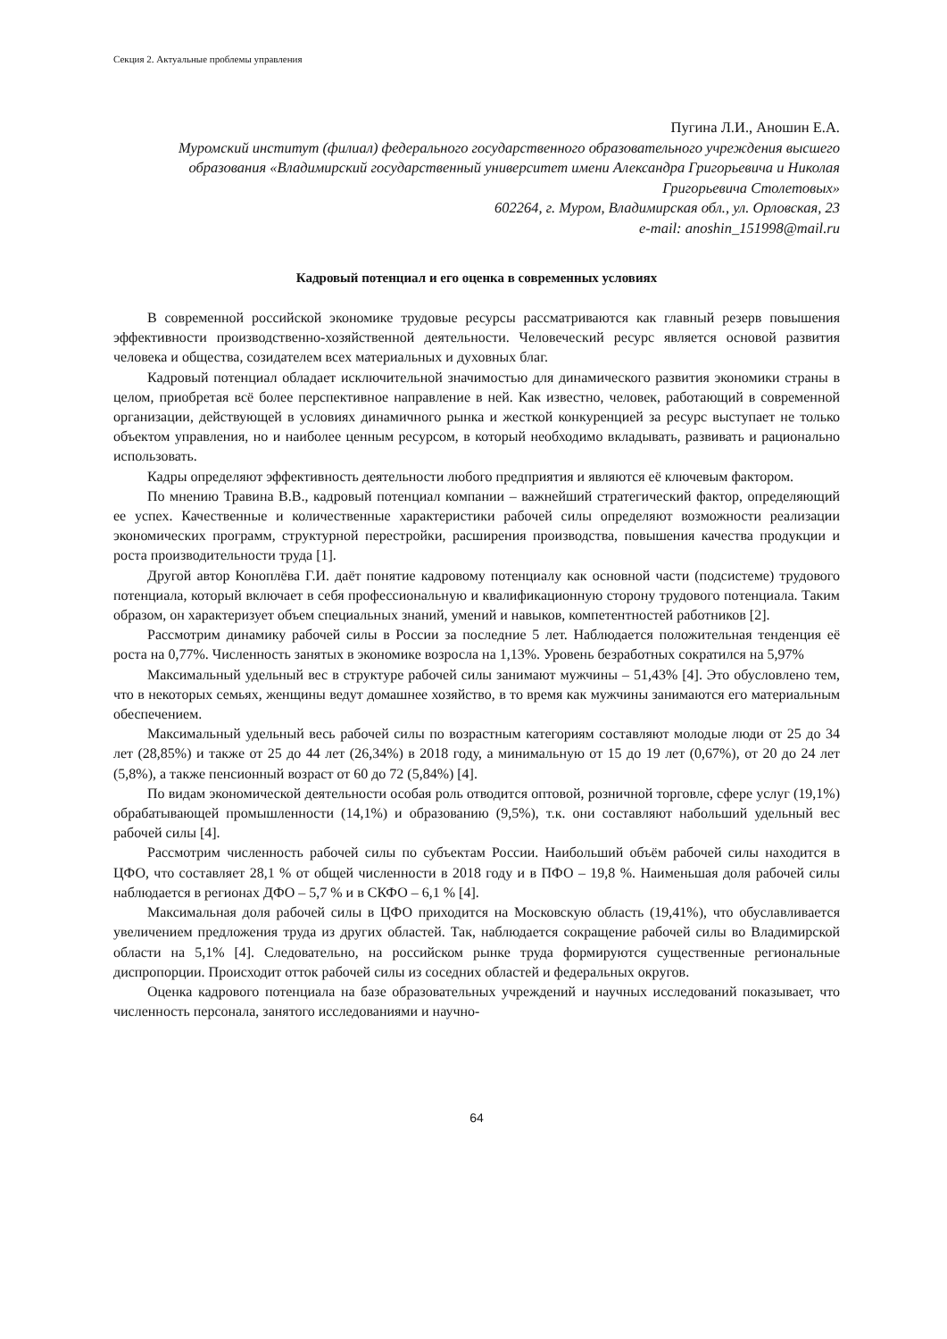Секция 2. Актуальные проблемы управления
Пугина Л.И., Аношин Е.А.
Муромский институт (филиал) федерального государственного образовательного учреждения высшего образования «Владимирский государственный университет имени Александра Григорьевича и Николая Григорьевича Столетовых»
602264, г. Муром, Владимирская обл., ул. Орловская, 23
e-mail: anoshin_151998@mail.ru
Кадровый потенциал и его оценка в современных условиях
В современной российской экономике трудовые ресурсы рассматриваются как главный резерв повышения эффективности производственно-хозяйственной деятельности. Человеческий ресурс является основой развития человека и общества, созидателем всех материальных и духовных благ.
Кадровый потенциал обладает исключительной значимостью для динамического развития экономики страны в целом, приобретая всё более перспективное направление в ней. Как известно, человек, работающий в современной организации, действующей в условиях динамичного рынка и жесткой конкуренцией за ресурс выступает не только объектом управления, но и наиболее ценным ресурсом, в который необходимо вкладывать, развивать и рационально использовать.
Кадры определяют эффективность деятельности любого предприятия и являются её ключевым фактором.
По мнению Травина В.В., кадровый потенциал компании – важнейший стратегический фактор, определяющий ее успех. Качественные и количественные характеристики рабочей силы определяют возможности реализации экономических программ, структурной перестройки, расширения производства, повышения качества продукции и роста производительности труда [1].
Другой автор Коноплёва Г.И. даёт понятие кадровому потенциалу как основной части (подсистеме) трудового потенциала, который включает в себя профессиональную и квалификационную сторону трудового потенциала. Таким образом, он характеризует объем специальных знаний, умений и навыков, компетентностей работников [2].
Рассмотрим динамику рабочей силы в России за последние 5 лет. Наблюдается положительная тенденция её роста на 0,77%. Численность занятых в экономике возросла на 1,13%. Уровень безработных сократился на 5,97%
Максимальный удельный вес в структуре рабочей силы занимают мужчины – 51,43% [4]. Это обусловлено тем, что в некоторых семьях, женщины ведут домашнее хозяйство, в то время как мужчины занимаются его материальным обеспечением.
Максимальный удельный весь рабочей силы по возрастным категориям составляют молодые люди от 25 до 34 лет (28,85%) и также от 25 до 44 лет (26,34%) в 2018 году, а минимальную от 15 до 19 лет (0,67%), от 20 до 24 лет (5,8%), а также пенсионный возраст от 60 до 72 (5,84%) [4].
По видам экономической деятельности особая роль отводится оптовой, розничной торговле, сфере услуг (19,1%) обрабатывающей промышленности (14,1%) и образованию (9,5%), т.к. они составляют набольший удельный вес рабочей силы [4].
Рассмотрим численность рабочей силы по субъектам России. Наибольший объём рабочей силы находится в ЦФО, что составляет 28,1 % от общей численности в 2018 году и в ПФО – 19,8 %. Наименьшая доля рабочей силы наблюдается в регионах ДФО – 5,7 % и в СКФО – 6,1 % [4].
Максимальная доля рабочей силы в ЦФО приходится на Московскую область (19,41%), что обуславливается увеличением предложения труда из других областей. Так, наблюдается сокращение рабочей силы во Владимирской области на 5,1% [4]. Следовательно, на российском рынке труда формируются существенные региональные диспропорции. Происходит отток рабочей силы из соседних областей и федеральных округов.
Оценка кадрового потенциала на базе образовательных учреждений и научных исследований показывает, что численность персонала, занятого исследованиями и научно-
64